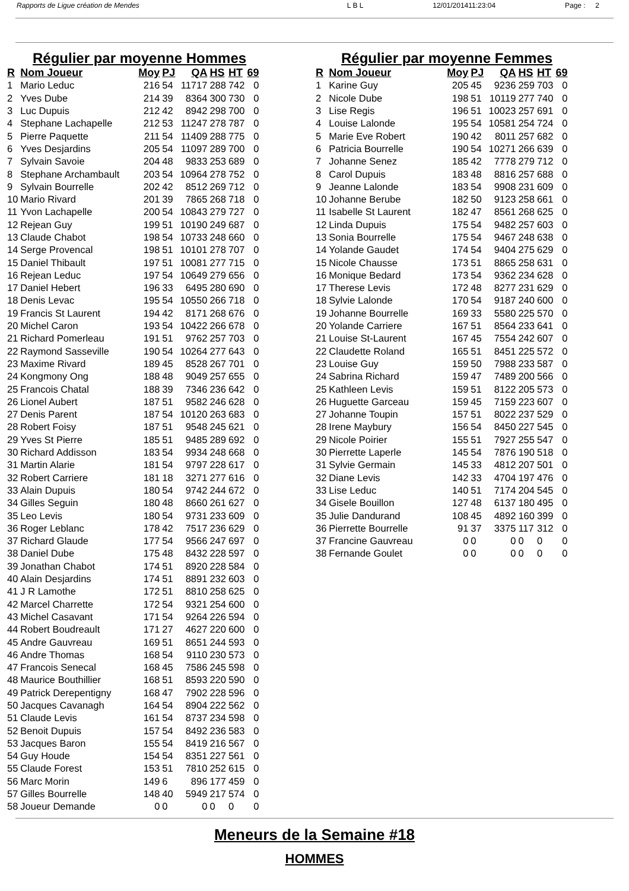Rapports de Ligue création de Mendes L B L 12/01/201411:23:04 Page : 2
Régulier par moyenne Hommes
| R | Nom Joueur | Moy | PJ | QA | HS | HT | 69 |
| --- | --- | --- | --- | --- | --- | --- | --- |
| 1 | Mario Leduc | 216 | 54 | 11717 | 288 | 742 | 0 |
| 2 | Yves Dube | 214 | 39 | 8364 | 300 | 730 | 0 |
| 3 | Luc Dupuis | 212 | 42 | 8942 | 298 | 700 | 0 |
| 4 | Stephane Lachapelle | 212 | 53 | 11247 | 278 | 787 | 0 |
| 5 | Pierre Paquette | 211 | 54 | 11409 | 288 | 775 | 0 |
| 6 | Yves Desjardins | 205 | 54 | 11097 | 289 | 700 | 0 |
| 7 | Sylvain Savoie | 204 | 48 | 9833 | 253 | 689 | 0 |
| 8 | Stephane Archambault | 203 | 54 | 10964 | 278 | 752 | 0 |
| 9 | Sylvain Bourrelle | 202 | 42 | 8512 | 269 | 712 | 0 |
| 10 | Mario Rivard | 201 | 39 | 7865 | 268 | 718 | 0 |
| 11 | Yvon Lachapelle | 200 | 54 | 10843 | 279 | 727 | 0 |
| 12 | Rejean Guy | 199 | 51 | 10190 | 249 | 687 | 0 |
| 13 | Claude Chabot | 198 | 54 | 10733 | 248 | 660 | 0 |
| 14 | Serge Provencal | 198 | 51 | 10101 | 278 | 707 | 0 |
| 15 | Daniel Thibault | 197 | 51 | 10081 | 277 | 715 | 0 |
| 16 | Rejean Leduc | 197 | 54 | 10649 | 279 | 656 | 0 |
| 17 | Daniel Hebert | 196 | 33 | 6495 | 280 | 690 | 0 |
| 18 | Denis Levac | 195 | 54 | 10550 | 266 | 718 | 0 |
| 19 | Francis St Laurent | 194 | 42 | 8171 | 268 | 676 | 0 |
| 20 | Michel Caron | 193 | 54 | 10422 | 266 | 678 | 0 |
| 21 | Richard Pomerleau | 191 | 51 | 9762 | 257 | 703 | 0 |
| 22 | Raymond Sasseville | 190 | 54 | 10264 | 277 | 643 | 0 |
| 23 | Maxime Rivard | 189 | 45 | 8528 | 267 | 701 | 0 |
| 24 | Kongmony Ong | 188 | 48 | 9049 | 257 | 655 | 0 |
| 25 | Francois Chatal | 188 | 39 | 7346 | 236 | 642 | 0 |
| 26 | Lionel Aubert | 187 | 51 | 9582 | 246 | 628 | 0 |
| 27 | Denis Parent | 187 | 54 | 10120 | 263 | 683 | 0 |
| 28 | Robert Foisy | 187 | 51 | 9548 | 245 | 621 | 0 |
| 29 | Yves St Pierre | 185 | 51 | 9485 | 289 | 692 | 0 |
| 30 | Richard Addisson | 183 | 54 | 9934 | 248 | 668 | 0 |
| 31 | Martin Alarie | 181 | 54 | 9797 | 228 | 617 | 0 |
| 32 | Robert Carriere | 181 | 18 | 3271 | 277 | 616 | 0 |
| 33 | Alain Dupuis | 180 | 54 | 9742 | 244 | 672 | 0 |
| 34 | Gilles Seguin | 180 | 48 | 8660 | 261 | 627 | 0 |
| 35 | Leo Levis | 180 | 54 | 9731 | 233 | 609 | 0 |
| 36 | Roger Leblanc | 178 | 42 | 7517 | 236 | 629 | 0 |
| 37 | Richard Glaude | 177 | 54 | 9566 | 247 | 697 | 0 |
| 38 | Daniel Dube | 175 | 48 | 8432 | 228 | 597 | 0 |
| 39 | Jonathan Chabot | 174 | 51 | 8920 | 228 | 584 | 0 |
| 40 | Alain Desjardins | 174 | 51 | 8891 | 232 | 603 | 0 |
| 41 | J R Lamothe | 172 | 51 | 8810 | 258 | 625 | 0 |
| 42 | Marcel Charrette | 172 | 54 | 9321 | 254 | 600 | 0 |
| 43 | Michel Casavant | 171 | 54 | 9264 | 226 | 594 | 0 |
| 44 | Robert Boudreault | 171 | 27 | 4627 | 220 | 600 | 0 |
| 45 | Andre Gauvreau | 169 | 51 | 8651 | 244 | 593 | 0 |
| 46 | Andre Thomas | 168 | 54 | 9110 | 230 | 573 | 0 |
| 47 | Francois Senecal | 168 | 45 | 7586 | 245 | 598 | 0 |
| 48 | Maurice Bouthillier | 168 | 51 | 8593 | 220 | 590 | 0 |
| 49 | Patrick Derepentigny | 168 | 47 | 7902 | 228 | 596 | 0 |
| 50 | Jacques Cavanagh | 164 | 54 | 8904 | 222 | 562 | 0 |
| 51 | Claude Levis | 161 | 54 | 8737 | 234 | 598 | 0 |
| 52 | Benoit Dupuis | 157 | 54 | 8492 | 236 | 583 | 0 |
| 53 | Jacques Baron | 155 | 54 | 8419 | 216 | 567 | 0 |
| 54 | Guy Houde | 154 | 54 | 8351 | 227 | 561 | 0 |
| 55 | Claude Forest | 153 | 51 | 7810 | 252 | 615 | 0 |
| 56 | Marc Morin | 149 | 6 | 896 | 177 | 459 | 0 |
| 57 | Gilles Bourrelle | 148 | 40 | 5949 | 217 | 574 | 0 |
| 58 | Joueur Demande | 0 | 0 | 0 | 0 | 0 | 0 |
Régulier par moyenne Femmes
| R | Nom Joueur | Moy | PJ | QA | HS | HT | 69 |
| --- | --- | --- | --- | --- | --- | --- | --- |
| 1 | Karine Guy | 205 | 45 | 9236 | 259 | 703 | 0 |
| 2 | Nicole Dube | 198 | 51 | 10119 | 277 | 740 | 0 |
| 3 | Lise Regis | 196 | 51 | 10023 | 257 | 691 | 0 |
| 4 | Louise Lalonde | 195 | 54 | 10581 | 254 | 724 | 0 |
| 5 | Marie Eve Robert | 190 | 42 | 8011 | 257 | 682 | 0 |
| 6 | Patricia Bourrelle | 190 | 54 | 10271 | 266 | 639 | 0 |
| 7 | Johanne Senez | 185 | 42 | 7778 | 279 | 712 | 0 |
| 8 | Carol Dupuis | 183 | 48 | 8816 | 257 | 688 | 0 |
| 9 | Jeanne Lalonde | 183 | 54 | 9908 | 231 | 609 | 0 |
| 10 | Johanne Berube | 182 | 50 | 9123 | 258 | 661 | 0 |
| 11 | Isabelle St Laurent | 182 | 47 | 8561 | 268 | 625 | 0 |
| 12 | Linda Dupuis | 175 | 54 | 9482 | 257 | 603 | 0 |
| 13 | Sonia Bourrelle | 175 | 54 | 9467 | 248 | 638 | 0 |
| 14 | Yolande Gaudet | 174 | 54 | 9404 | 275 | 629 | 0 |
| 15 | Nicole Chausse | 173 | 51 | 8865 | 258 | 631 | 0 |
| 16 | Monique Bedard | 173 | 54 | 9362 | 234 | 628 | 0 |
| 17 | Therese Levis | 172 | 48 | 8277 | 231 | 629 | 0 |
| 18 | Sylvie Lalonde | 170 | 54 | 9187 | 240 | 600 | 0 |
| 19 | Johanne Bourrelle | 169 | 33 | 5580 | 225 | 570 | 0 |
| 20 | Yolande Carriere | 167 | 51 | 8564 | 233 | 641 | 0 |
| 21 | Louise St-Laurent | 167 | 45 | 7554 | 242 | 607 | 0 |
| 22 | Claudette Roland | 165 | 51 | 8451 | 225 | 572 | 0 |
| 23 | Louise Guy | 159 | 50 | 7988 | 233 | 587 | 0 |
| 24 | Sabrina Richard | 159 | 47 | 7489 | 200 | 566 | 0 |
| 25 | Kathleen Levis | 159 | 51 | 8122 | 205 | 573 | 0 |
| 26 | Huguette Garceau | 159 | 45 | 7159 | 223 | 607 | 0 |
| 27 | Johanne Toupin | 157 | 51 | 8022 | 237 | 529 | 0 |
| 28 | Irene Maybury | 156 | 54 | 8450 | 227 | 545 | 0 |
| 29 | Nicole Poirier | 155 | 51 | 7927 | 255 | 547 | 0 |
| 30 | Pierrette Laperle | 145 | 54 | 7876 | 190 | 518 | 0 |
| 31 | Sylvie Germain | 145 | 33 | 4812 | 207 | 501 | 0 |
| 32 | Diane Levis | 142 | 33 | 4704 | 197 | 476 | 0 |
| 33 | Lise Leduc | 140 | 51 | 7174 | 204 | 545 | 0 |
| 34 | Gisele Bouillon | 127 | 48 | 6137 | 180 | 495 | 0 |
| 35 | Julie Dandurand | 108 | 45 | 4892 | 160 | 399 | 0 |
| 36 | Pierrette Bourrelle | 91 | 37 | 3375 | 117 | 312 | 0 |
| 37 | Francine Gauvreau | 0 | 0 | 0 | 0 | 0 | 0 |
| 38 | Fernande Goulet | 0 | 0 | 0 | 0 | 0 | 0 |
Meneurs de la Semaine #18
HOMMES